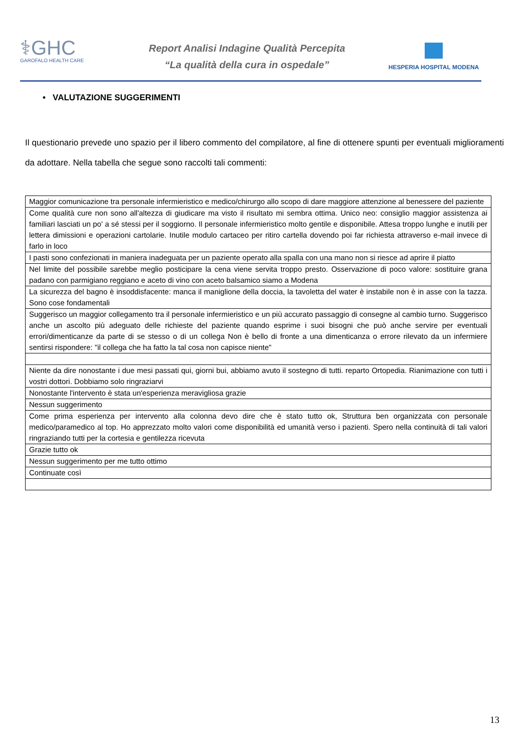⚕GHC
GAROFALO HEALTH CARE
Report Analisi Indagine Qualità Percepita
“La qualità della cura in ospedale”
HESPERIA HOSPITAL MODENA
• VALUTAZIONE SUGGERIMENTI
Il questionario prevede uno spazio per il libero commento del compilatore, al fine di ottenere spunti per eventuali miglioramenti da adottare. Nella tabella che segue sono raccolti tali commenti:
| Maggior comunicazione tra personale infermieristico e medico/chirurgo allo scopo di dare maggiore attenzione al benessere del paziente |
| Come qualità cure non sono all'altezza di giudicare ma visto il risultato mi sembra ottima. Unico neo: consiglio maggior assistenza ai familiari lasciati un po' a sé stessi per il soggiorno. Il personale infermieristico molto gentile e disponibile. Attesa troppo lunghe e inutili per lettera dimissioni e operazioni cartolarie. Inutile modulo cartaceo per ritiro cartella dovendo poi far richiesta attraverso e-mail invece di farlo in loco |
| I pasti sono confezionati in maniera inadeguata per un paziente operato alla spalla con una mano non si riesce ad aprire il piatto |
| Nel limite del possibile sarebbe meglio posticipare la cena viene servita troppo presto. Osservazione di poco valore: sostituire grana padano con parmigiano reggiano e aceto di vino con aceto balsamico siamo a Modena |
| La sicurezza del bagno è insoddisfacente: manca il maniglione della doccia, la tavoletta del water è instabile non è in asse con la tazza. Sono cose fondamentali |
| Suggerisco un maggior collegamento tra il personale infermieristico e un più accurato passaggio di consegne al cambio turno. Suggerisco anche un ascolto più adeguato delle richieste del paziente quando esprime i suoi bisogni che può anche servire per eventuali errori/dimenticanze da parte di se stesso o di un collega Non è bello di fronte a una dimenticanza o errore rilevato da un infermiere sentirsi rispondere: "il collega che ha fatto la tal cosa non capisce niente" |
| Niente da dire nonostante i due mesi passati qui, giorni bui, abbiamo avuto il sostegno di tutti. reparto Ortopedia. Rianimazione con tutti i vostri dottori. Dobbiamo solo ringraziarvi |
| Nonostante l'intervento è stata un'esperienza meravigliosa grazie |
| Nessun suggerimento |
| Come prima esperienza per intervento alla colonna devo dire che è stato tutto ok, Struttura ben organizzata con personale medico/paramedico al top. Ho apprezzato molto valori come disponibilità ed umanità verso i pazienti. Spero nella continuità di tali valori ringraziando tutti per la cortesia e gentilezza ricevuta |
| Grazie tutto ok |
| Nessun suggerimento per me tutto ottimo |
| Continuate così |
13